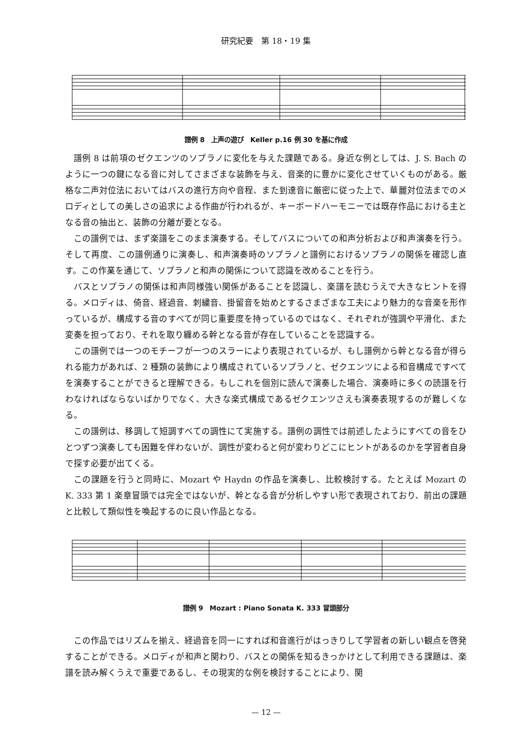研究紀要　第 18・19 集
譜例 8　上声の遊び　Keller p.16 例 30 を基に作成
譜例 8 は前項のゼクエンツのソプラノに変化を与えた課題である。身近な例としては、J. S. Bach のように一つの鍵になる音に対してさまざまな装飾を与え、音楽的に豊かに変化させていくものがある。厳格な二声対位法においてはバスの進行方向や音程、また到達音に厳密に従った上で、華麗対位法までのメロディとしての美しさの追求による作曲が行われるが、キーボードハーモニーでは既存作品における主となる音の抽出と、装飾の分離が要となる。
この譜例では、まず楽譜をこのまま演奏する。そしてバスについての和声分析および和声演奏を行う。そして再度、この譜例通りに演奏し、和声演奏時のソプラノと譜例におけるソプラノの関係を確認し直す。この作業を通じて、ソプラノと和声の関係について認識を改めることを行う。
バスとソプラノの関係は和声同様強い関係があることを認識し、楽譜を読むうえで大きなヒントを得る。メロディは、倚音、経過音、刺繍音、掛留音を始めとするさまざまな工夫により魅力的な音楽を形作っているが、構成する音のすべてが同じ重要度を持っているのではなく、それぞれが強調や平滑化、また変奏を担っており、それを取り纏める幹となる音が存在していることを認識する。
この譜例では一つのモチーフが一つのスラーにより表現されているが、もし譜例から幹となる音が得られる能力があれば、2 種類の装飾により構成されているソプラノと、ゼクエンツによる和音構成ですべてを演奏することができると理解できる。もしこれを個別に読んで演奏した場合、演奏時に多くの読譜を行わなければならないばかりでなく、大きな楽式構成であるゼクエンツさえも演奏表現するのが難しくなる。
この譜例は、移調して短調すべての調性にて実施する。譜例の調性では前述したようにすべての音をひとつずつ演奏しても困難を伴わないが、調性が変わると何が変わりどこにヒントがあるのかを学習者自身で探す必要が出てくる。
この課題を行うと同時に、Mozart や Haydn の作品を演奏し、比較検討する。たとえば Mozart の K. 333 第 1 楽章冒頭では完全ではないが、幹となる音が分析しやすい形で表現されており、前出の課題と比較して類似性を喚起するのに良い作品となる。
譜例 9　Mozart : Piano Sonata K. 333 冒頭部分
この作品ではリズムを揃え、経過音を同一にすれば和音進行がはっきりして学習者の新しい観点を啓発することができる。メロディが和声と関わり、バスとの関係を知るきっかけとして利用できる課題は、楽譜を読み解くうえで重要であるし、その現実的な例を検討することにより、関
— 12 —